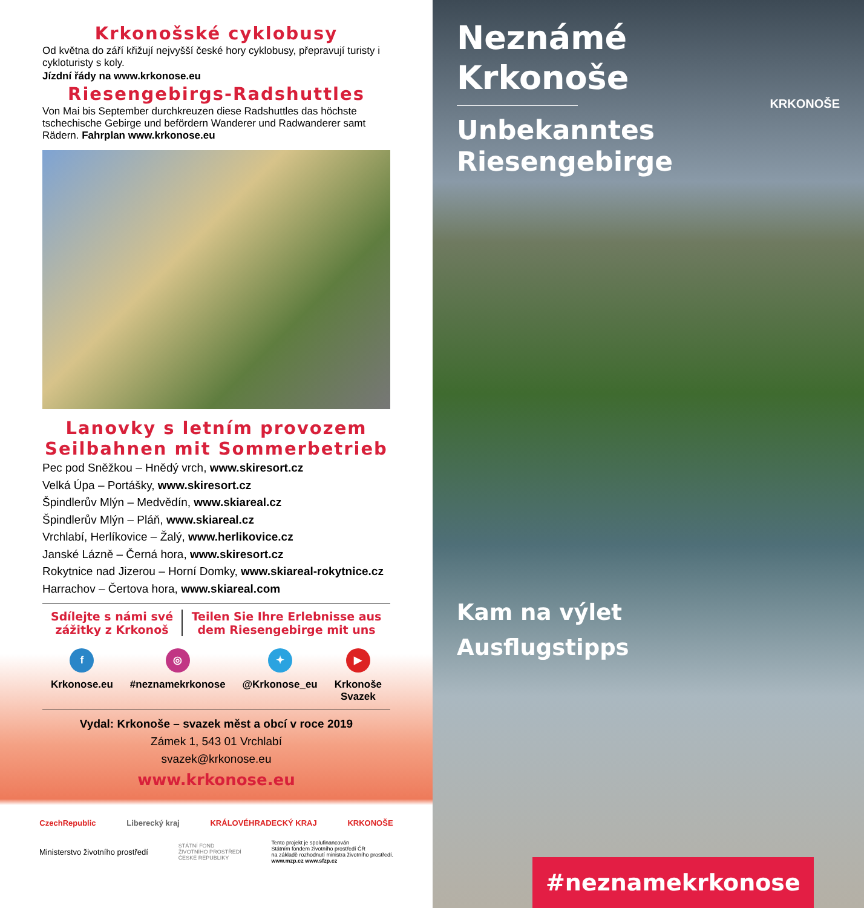Krkonošské cyklobusy
Od května do září křižují nejvyšší české hory cyklobusy, přepravují turisty i cykloturisty s koly.
Jízdní řády na www.krkonose.eu
Riesengebirgs-Radshuttles
Von Mai bis September durchkreuzen diese Radshuttles das höchste tschechische Gebirge und befördern Wanderer und Radwanderer samt Rädern. Fahrplan www.krkonose.eu
Lanovky s letním provozem
Seilbahnen mit Sommerbetrieb
Pec pod Sněžkou – Hnědý vrch, www.skiresort.cz
Velká Úpa – Portášky, www.skiresort.cz
Špindlerův Mlýn – Medvědín, www.skiareal.cz
Špindlerův Mlýn – Pláň, www.skiareal.cz
Vrchlabí, Herlíkovice – Žalý, www.herlikovice.cz
Janské Lázně – Černá hora, www.skiresort.cz
Rokytnice nad Jizerou – Horní Domky, www.skiareal-rokytnice.cz
Harrachov – Čertova hora, www.skiareal.com
Sdílejte s námi své zážitky z Krkonoš
Teilen Sie Ihre Erlebnisse aus dem Riesengebirge mit uns
f
Krkonose.eu
◎
#neznamekrkonose
✦
@Krkonose_eu
▶
Krkonoše
Svazek
Vydal: Krkonoše – svazek měst a obcí v roce 2019
Zámek 1, 543 01 Vrchlabí
svazek@krkonose.eu
www.krkonose.eu
CzechRepublic Liberecký kraj KRÁLOVÉHRADECKÝ KRAJ KRKONOŠE
Ministerstvo životního prostředí STÁTNÍ FOND
ŽIVOTNÍHO PROSTŘEDÍ
ČESKÉ REPUBLIKY Tento projekt je spolufinancován
Státním fondem životního prostředí ČR
na základě rozhodnutí ministra životního prostředí.
www.mzp.cz www.sfzp.cz
Neznámé
Krkonoše
Unbekanntes
Riesengebirge
KRKONOŠE
Kam na výlet
Ausflugstipps
#neznamekrkonose